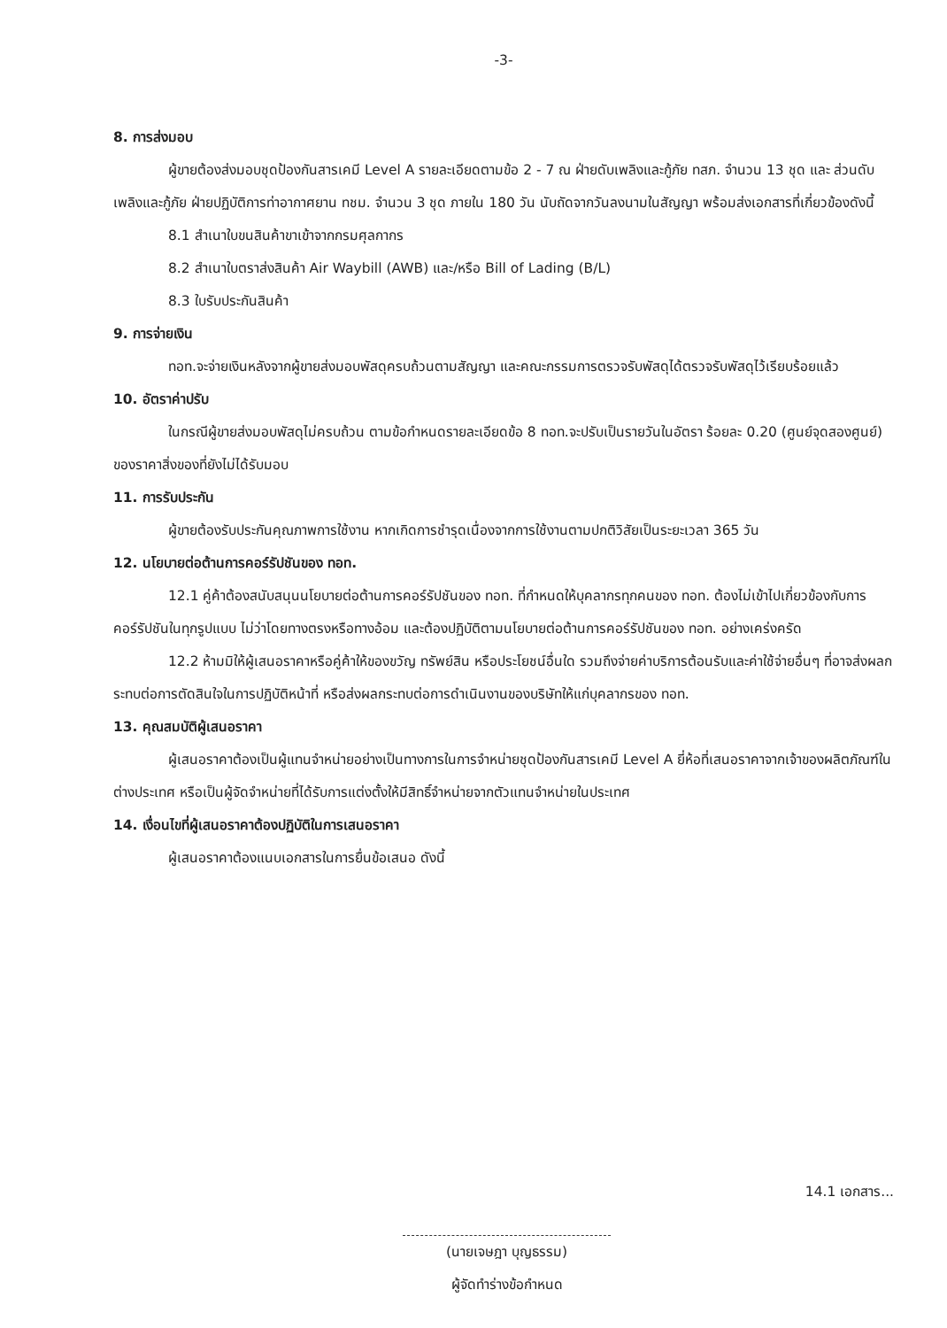-3-
8. การส่งมอบ
ผู้ขายต้องส่งมอบชุดป้องกันสารเคมี Level A รายละเอียดตามข้อ 2 - 7 ณ ฝ่ายดับเพลิงและกู้ภัย ทสภ. จำนวน 13 ชุด และ ส่วนดับเพลิงและกู้ภัย ฝ่ายปฏิบัติการท่าอากาศยาน ทชม. จำนวน 3 ชุด ภายใน 180 วัน นับถัดจากวันลงนามในสัญญา พร้อมส่งเอกสารที่เกี่ยวข้องดังนี้
8.1 สำเนาใบขนสินค้าขาเข้าจากกรมศุลกากร
8.2 สำเนาใบตราส่งสินค้า Air Waybill (AWB) และ/หรือ Bill of Lading (B/L)
8.3 ใบรับประกันสินค้า
9. การจ่ายเงิน
ทอท.จะจ่ายเงินหลังจากผู้ขายส่งมอบพัสดุครบถ้วนตามสัญญา และคณะกรรมการตรวจรับพัสดุได้ตรวจรับพัสดุไว้เรียบร้อยแล้ว
10. อัตราค่าปรับ
ในกรณีผู้ขายส่งมอบพัสดุไม่ครบถ้วน ตามข้อกำหนดรายละเอียดข้อ 8 ทอท.จะปรับเป็นรายวันในอัตรา ร้อยละ 0.20 (ศูนย์จุดสองศูนย์) ของราคาสิ่งของที่ยังไม่ได้รับมอบ
11. การรับประกัน
ผู้ขายต้องรับประกันคุณภาพการใช้งาน หากเกิดการชำรุดเนื่องจากการใช้งานตามปกติวิสัยเป็นระยะเวลา 365 วัน
12. นโยบายต่อต้านการคอร์รัปชันของ ทอท.
12.1 คู่ค้าต้องสนับสนุนนโยบายต่อต้านการคอร์รัปชันของ ทอท. ที่กำหนดให้บุคลากรทุกคนของ ทอท. ต้องไม่เข้าไปเกี่ยวข้องกับการคอร์รัปชันในทุกรูปแบบ ไม่ว่าโดยทางตรงหรือทางอ้อม และต้องปฏิบัติตามนโยบายต่อต้านการคอร์รัปชันของ ทอท. อย่างเคร่งครัด
12.2 ห้ามมิให้ผู้เสนอราคาหรือคู่ค้าให้ของขวัญ ทรัพย์สิน หรือประโยชน์อื่นใด รวมถึงจ่ายค่าบริการต้อนรับและค่าใช้จ่ายอื่นๆ ที่อาจส่งผลกระทบต่อการตัดสินใจในการปฏิบัติหน้าที่ หรือส่งผลกระทบต่อการดำเนินงานของบริษัทให้แก่บุคลากรของ ทอท.
13. คุณสมบัติผู้เสนอราคา
ผู้เสนอราคาต้องเป็นผู้แทนจำหน่ายอย่างเป็นทางการในการจำหน่ายชุดป้องกันสารเคมี Level A ยี่ห้อที่เสนอราคาจากเจ้าของผลิตภัณฑ์ในต่างประเทศ หรือเป็นผู้จัดจำหน่ายที่ได้รับการแต่งตั้งให้มีสิทธิ์จำหน่ายจากตัวแทนจำหน่ายในประเทศ
14. เงื่อนไขที่ผู้เสนอราคาต้องปฏิบัติในการเสนอราคา
ผู้เสนอราคาต้องแนบเอกสารในการยื่นข้อเสนอ ดังนี้
14.1 เอกสาร...
(นายเจษฎา บุญธรรม)
ผู้จัดทำร่างข้อกำหนด